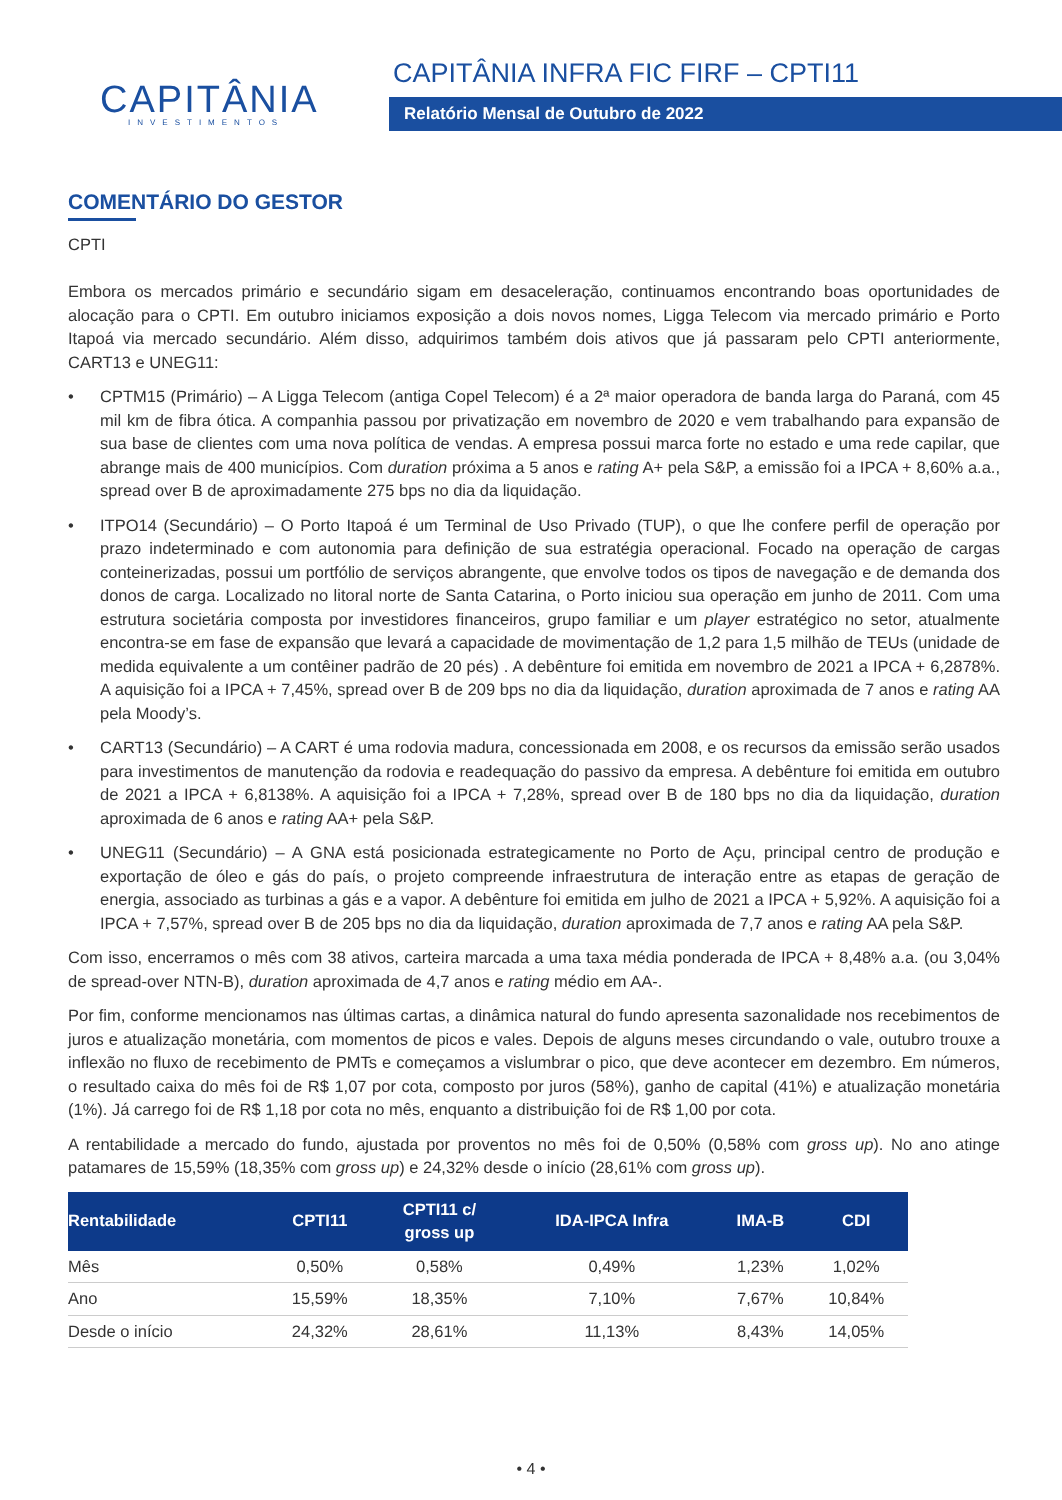CAPITÂNIA
INVESTIMENTOS
CAPITÂNIA INFRA FIC FIRF – CPTI11
Relatório Mensal de Outubro de 2022
COMENTÁRIO DO GESTOR
CPTI
Embora os mercados primário e secundário sigam em desaceleração, continuamos encontrando boas oportunidades de alocação para o CPTI. Em outubro iniciamos exposição a dois novos nomes, Ligga Telecom via mercado primário e Porto Itapoá via mercado secundário. Além disso, adquirimos também dois ativos que já passaram pelo CPTI anteriormente, CART13 e UNEG11:
• CPTM15 (Primário) – A Ligga Telecom (antiga Copel Telecom) é a 2ª maior operadora de banda larga do Paraná, com 45 mil km de fibra ótica. A companhia passou por privatização em novembro de 2020 e vem trabalhando para expansão de sua base de clientes com uma nova política de vendas. A empresa possui marca forte no estado e uma rede capilar, que abrange mais de 400 municípios. Com duration próxima a 5 anos e rating A+ pela S&P, a emissão foi a IPCA + 8,60% a.a., spread over B de aproximadamente 275 bps no dia da liquidação.
• ITPO14 (Secundário) – O Porto Itapoá é um Terminal de Uso Privado (TUP), o que lhe confere perfil de operação por prazo indeterminado e com autonomia para definição de sua estratégia operacional. Focado na operação de cargas conteinerizadas, possui um portfólio de serviços abrangente, que envolve todos os tipos de navegação e de demanda dos donos de carga. Localizado no litoral norte de Santa Catarina, o Porto iniciou sua operação em junho de 2011. Com uma estrutura societária composta por investidores financeiros, grupo familiar e um player estratégico no setor, atualmente encontra-se em fase de expansão que levará a capacidade de movimentação de 1,2 para 1,5 milhão de TEUs (unidade de medida equivalente a um contêiner padrão de 20 pés) . A debênture foi emitida em novembro de 2021 a IPCA + 6,2878%. A aquisição foi a IPCA + 7,45%, spread over B de 209 bps no dia da liquidação, duration aproximada de 7 anos e rating AA pela Moody’s.
• CART13 (Secundário) – A CART é uma rodovia madura, concessionada em 2008, e os recursos da emissão serão usados para investimentos de manutenção da rodovia e readequação do passivo da empresa. A debênture foi emitida em outubro de 2021 a IPCA + 6,8138%. A aquisição foi a IPCA + 7,28%, spread over B de 180 bps no dia da liquidação, duration aproximada de 6 anos e rating AA+ pela S&P.
• UNEG11 (Secundário) – A GNA está posicionada estrategicamente no Porto de Açu, principal centro de produção e exportação de óleo e gás do país, o projeto compreende infraestrutura de interação entre as etapas de geração de energia, associado as turbinas a gás e a vapor. A debênture foi emitida em julho de 2021 a IPCA + 5,92%. A aquisição foi a IPCA + 7,57%, spread over B de 205 bps no dia da liquidação, duration aproximada de 7,7 anos e rating AA pela S&P.
Com isso, encerramos o mês com 38 ativos, carteira marcada a uma taxa média ponderada de IPCA + 8,48% a.a. (ou 3,04% de spread-over NTN-B), duration aproximada de 4,7 anos e rating médio em AA-.
Por fim, conforme mencionamos nas últimas cartas, a dinâmica natural do fundo apresenta sazonalidade nos recebimentos de juros e atualização monetária, com momentos de picos e vales. Depois de alguns meses circundando o vale, outubro trouxe a inflexão no fluxo de recebimento de PMTs e começamos a vislumbrar o pico, que deve acontecer em dezembro. Em números, o resultado caixa do mês foi de R$ 1,07 por cota, composto por juros (58%), ganho de capital (41%) e atualização monetária (1%). Já carrego foi de R$ 1,18 por cota no mês, enquanto a distribuição foi de R$ 1,00 por cota.
A rentabilidade a mercado do fundo, ajustada por proventos no mês foi de 0,50% (0,58% com gross up). No ano atinge patamares de 15,59% (18,35% com gross up) e 24,32% desde o início (28,61% com gross up).
| Rentabilidade | CPTI11 | CPTI11 c/ gross up | IDA-IPCA Infra | IMA-B | CDI |
| --- | --- | --- | --- | --- | --- |
| Mês | 0,50% | 0,58% | 0,49% | 1,23% | 1,02% |
| Ano | 15,59% | 18,35% | 7,10% | 7,67% | 10,84% |
| Desde o início | 24,32% | 28,61% | 11,13% | 8,43% | 14,05% |
• 4 •